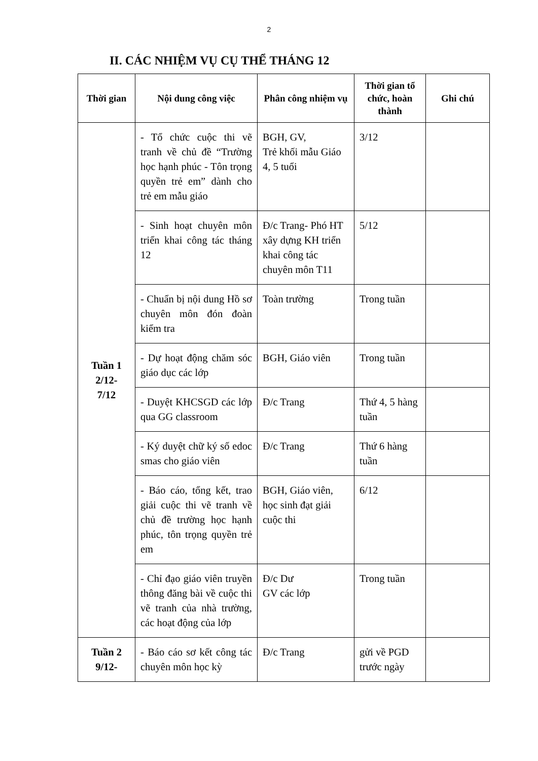2
II. CÁC NHIỆM VỤ CỤ THỂ THÁNG 12
| Thời gian | Nội dung công việc | Phân công nhiệm vụ | Thời gian tổ chức, hoàn thành | Ghi chú |
| --- | --- | --- | --- | --- |
| Tuần 1 2/12- 7/12 | - Tổ chức cuộc thi vẽ tranh về chủ đề “Trường học hạnh phúc - Tôn trọng quyền trẻ em” dành cho trẻ em mẫu giáo | BGH, GV, Trẻ khối mẫu Giáo 4, 5 tuổi | 3/12 | |
| | - Sinh hoạt chuyên môn triển khai công tác tháng 12 | Đ/c Trang- Phó HT xây dựng KH triển khai công tác chuyên môn T11 | 5/12 | |
| | - Chuẩn bị nội dung Hồ sơ chuyên môn đón đoàn kiểm tra | Toàn trường | Trong tuần | |
| | - Dự hoạt động chăm sóc giáo dục các lớp | BGH, Giáo viên | Trong tuần | |
| | - Duyệt KHCSGD các lớp qua GG classroom | Đ/c Trang | Thứ 4, 5 hàng tuần | |
| | - Ký duyệt chữ ký số edoc smas cho giáo viên | Đ/c Trang | Thứ 6 hàng tuần | |
| | - Báo cáo, tổng kết, trao giải cuộc thi vẽ tranh về chủ đề trường học hạnh phúc, tôn trọng quyền trẻ em | BGH, Giáo viên, học sinh đạt giải cuộc thi | 6/12 | |
| | - Chỉ đạo giáo viên truyền thông đăng bài về cuộc thi vẽ tranh của nhà trường, các hoạt động của lớp | Đ/c Dư GV các lớp | Trong tuần | |
| Tuần 2 9/12- | - Báo cáo sơ kết công tác chuyên môn học kỳ | Đ/c Trang | gửi về PGD trước ngày | |